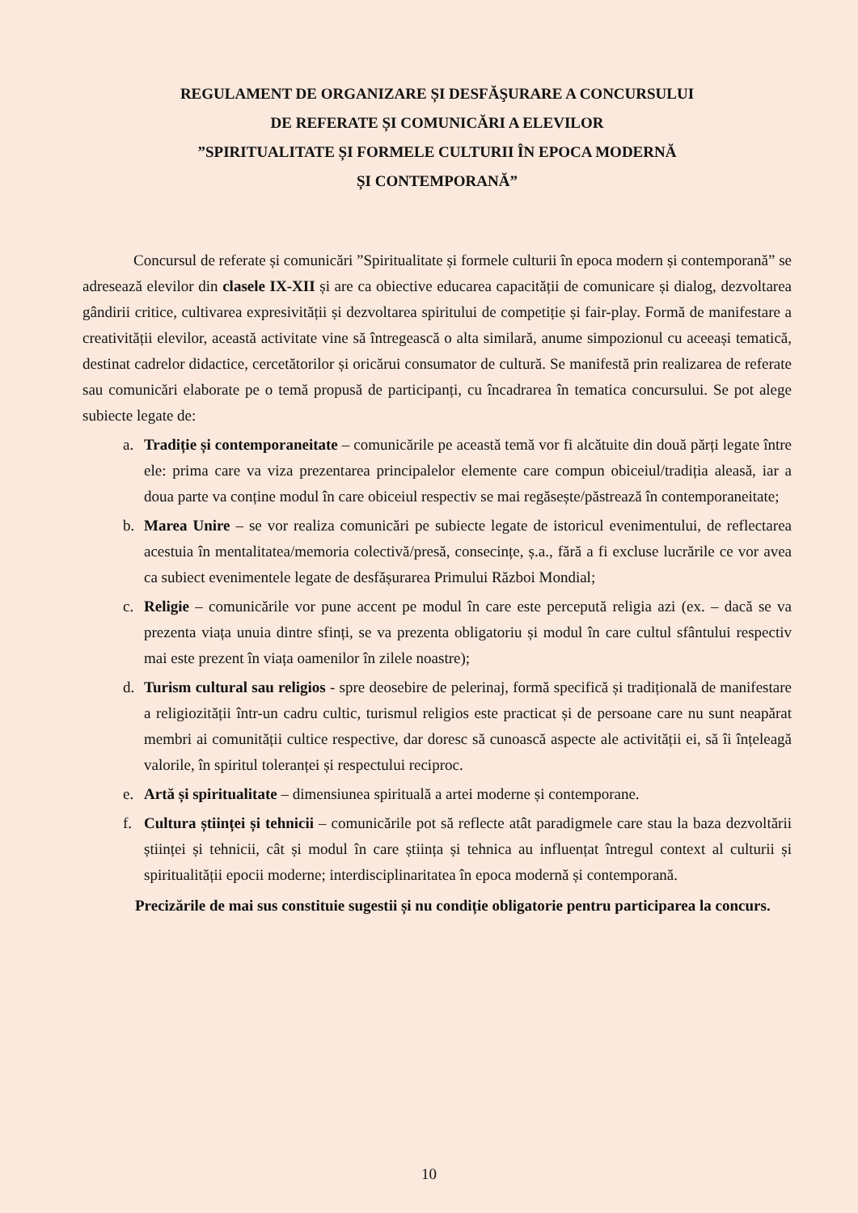REGULAMENT DE ORGANIZARE ȘI DESFĂŞURARE A CONCURSULUI
DE REFERATE ȘI COMUNICĂRI A ELEVILOR
”SPIRITUALITATE ȘI FORMELE CULTURII ÎN EPOCA MODERNĂ
ȘI CONTEMPORANĂ”
Concursul de referate și comunicări ”Spiritualitate și formele culturii în epoca modern și contemporană” se adresează elevilor din clasele IX-XII și are ca obiective educarea capacității de comunicare și dialog, dezvoltarea gândirii critice, cultivarea expresivității și dezvoltarea spiritului de competiție și fair-play. Formă de manifestare a creativității elevilor, această activitate vine să întregească o alta similară, anume simpozionul cu aceeași tematică, destinat cadrelor didactice, cercetătorilor și oricărui consumator de cultură. Se manifestă prin realizarea de referate sau comunicări elaborate pe o temă propusă de participanți, cu încadrarea în tematica concursului. Se pot alege subiecte legate de:
a. Tradiție și contemporaneitate – comunicările pe această temă vor fi alcătuite din două părți legate între ele: prima care va viza prezentarea principalelor elemente care compun obiceiul/tradiția aleasă, iar a doua parte va conține modul în care obiceiul respectiv se mai regăsește/păstrează în contemporaneitate;
b. Marea Unire – se vor realiza comunicări pe subiecte legate de istoricul evenimentului, de reflectarea acestuia în mentalitatea/memoria colectivă/presă, consecințe, ș.a., fără a fi excluse lucrările ce vor avea ca subiect evenimentele legate de desfășurarea Primului Război Mondial;
c. Religie – comunicările vor pune accent pe modul în care este percepută religia azi (ex. – dacă se va prezenta viața unuia dintre sfinți, se va prezenta obligatoriu și modul în care cultul sfântului respectiv mai este prezent în viața oamenilor în zilele noastre);
d. Turism cultural sau religios - spre deosebire de pelerinaj, formă specifică și tradițională de manifestare a religiozității într-un cadru cultic, turismul religios este practicat și de persoane care nu sunt neapărat membri ai comunității cultice respective, dar doresc să cunoască aspecte ale activității ei, să îi înțeleagă valorile, în spiritul toleranței și respectului reciproc.
e. Artă și spiritualitate – dimensiunea spirituală a artei moderne și contemporane.
f. Cultura științei și tehnicii – comunicările pot să reflecte atât paradigmele care stau la baza dezvoltării științei și tehnicii, cât și modul în care știința și tehnica au influențat întregul context al culturii și spiritualității epocii moderne; interdisciplinaritatea în epoca modernă și contemporană.
Precizările de mai sus constituie sugestii și nu condiție obligatorie pentru participarea la concurs.
10